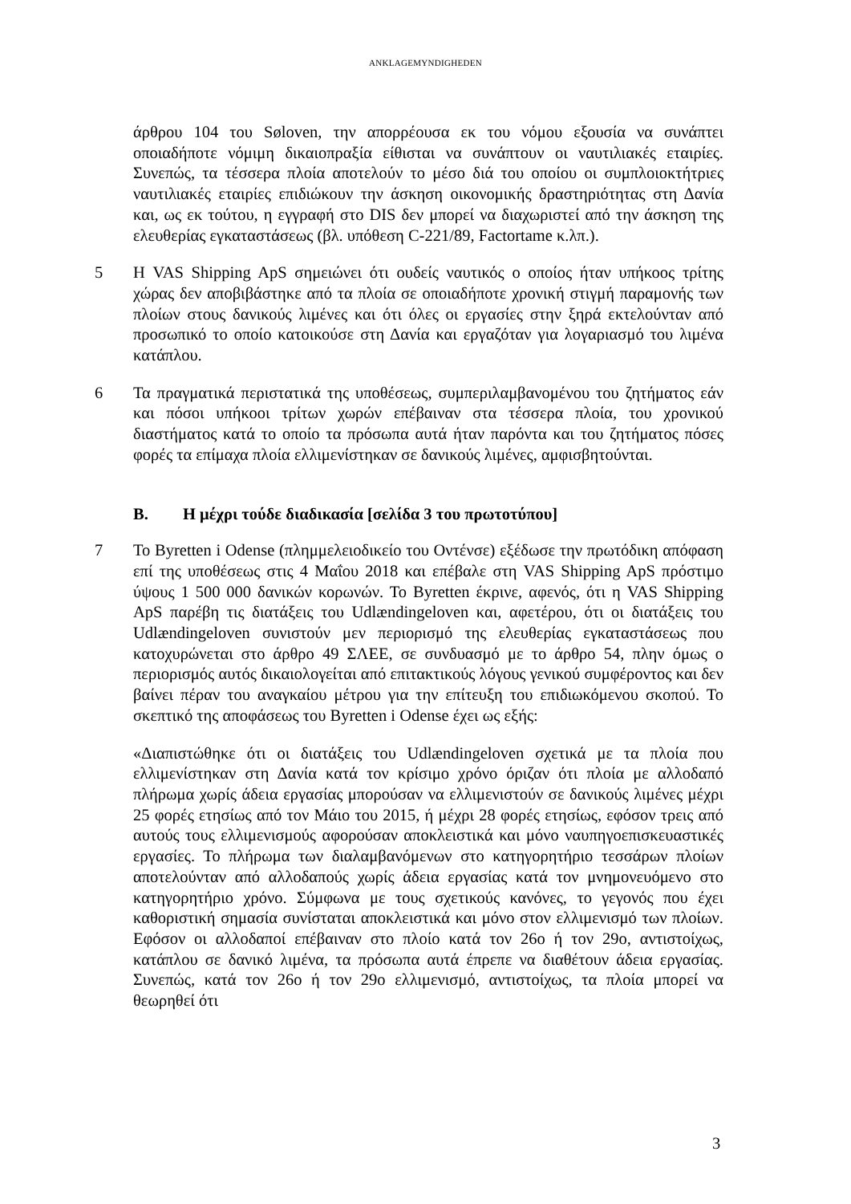ANKLAGEMYNDIGHEDEN
άρθρου 104 του Søloven, την απορρέουσα εκ του νόμου εξουσία να συνάπτει οποιαδήποτε νόμιμη δικαιοπραξία είθισται να συνάπτουν οι ναυτιλιακές εταιρίες. Συνεπώς, τα τέσσερα πλοία αποτελούν το μέσο διά του οποίου οι συμπλοιοκτήτριες ναυτιλιακές εταιρίες επιδιώκουν την άσκηση οικονομικής δραστηριότητας στη Δανία και, ως εκ τούτου, η εγγραφή στο DIS δεν μπορεί να διαχωριστεί από την άσκηση της ελευθερίας εγκαταστάσεως (βλ. υπόθεση C-221/89, Factortame κ.λπ.).
5 Η VAS Shipping ApS σημειώνει ότι ουδείς ναυτικός ο οποίος ήταν υπήκοος τρίτης χώρας δεν αποβιβάστηκε από τα πλοία σε οποιαδήποτε χρονική στιγμή παραμονής των πλοίων στους δανικούς λιμένες και ότι όλες οι εργασίες στην ξηρά εκτελούνταν από προσωπικό το οποίο κατοικούσε στη Δανία και εργαζόταν για λογαριασμό του λιμένα κατάπλου.
6 Τα πραγματικά περιστατικά της υποθέσεως, συμπεριλαμβανομένου του ζητήματος εάν και πόσοι υπήκοοι τρίτων χωρών επέβαιναν στα τέσσερα πλοία, του χρονικού διαστήματος κατά το οποίο τα πρόσωπα αυτά ήταν παρόντα και του ζητήματος πόσες φορές τα επίμαχα πλοία ελλιμενίστηκαν σε δανικούς λιμένες, αμφισβητούνται.
B. Η μέχρι τούδε διαδικασία [σελίδα 3 του πρωτοτύπου]
7 Το Byretten i Odense (πλημμελειοδικείο του Οντένσε) εξέδωσε την πρωτόδικη απόφαση επί της υποθέσεως στις 4 Μαΐου 2018 και επέβαλε στη VAS Shipping ApS πρόστιμο ύψους 1 500 000 δανικών κορωνών. Το Byretten έκρινε, αφενός, ότι η VAS Shipping ApS παρέβη τις διατάξεις του Udlændingeloven και, αφετέρου, ότι οι διατάξεις του Udlændingeloven συνιστούν μεν περιορισμό της ελευθερίας εγκαταστάσεως που κατοχυρώνεται στο άρθρο 49 ΣΛΕΕ, σε συνδυασμό με το άρθρο 54, πλην όμως ο περιορισμός αυτός δικαιολογείται από επιτακτικούς λόγους γενικού συμφέροντος και δεν βαίνει πέραν του αναγκαίου μέτρου για την επίτευξη του επιδιωκόμενου σκοπού. Το σκεπτικό της αποφάσεως του Byretten i Odense έχει ως εξής:
«Διαπιστώθηκε ότι οι διατάξεις του Udlændingeloven σχετικά με τα πλοία που ελλιμενίστηκαν στη Δανία κατά τον κρίσιμο χρόνο όριζαν ότι πλοία με αλλοδαπό πλήρωμα χωρίς άδεια εργασίας μπορούσαν να ελλιμενιστούν σε δανικούς λιμένες μέχρι 25 φορές ετησίως από τον Μάιο του 2015, ή μέχρι 28 φορές ετησίως, εφόσον τρεις από αυτούς τους ελλιμενισμούς αφορούσαν αποκλειστικά και μόνο ναυπηγοεπισκευαστικές εργασίες. Το πλήρωμα των διαλαμβανόμενων στο κατηγορητήριο τεσσάρων πλοίων αποτελούνταν από αλλοδαπούς χωρίς άδεια εργασίας κατά τον μνημονευόμενο στο κατηγορητήριο χρόνο. Σύμφωνα με τους σχετικούς κανόνες, το γεγονός που έχει καθοριστική σημασία συνίσταται αποκλειστικά και μόνο στον ελλιμενισμό των πλοίων. Εφόσον οι αλλοδαποί επέβαιναν στο πλοίο κατά τον 26ο ή τον 29ο, αντιστοίχως, κατάπλου σε δανικό λιμένα, τα πρόσωπα αυτά έπρεπε να διαθέτουν άδεια εργασίας. Συνεπώς, κατά τον 26ο ή τον 29ο ελλιμενισμό, αντιστοίχως, τα πλοία μπορεί να θεωρηθεί ότι
3